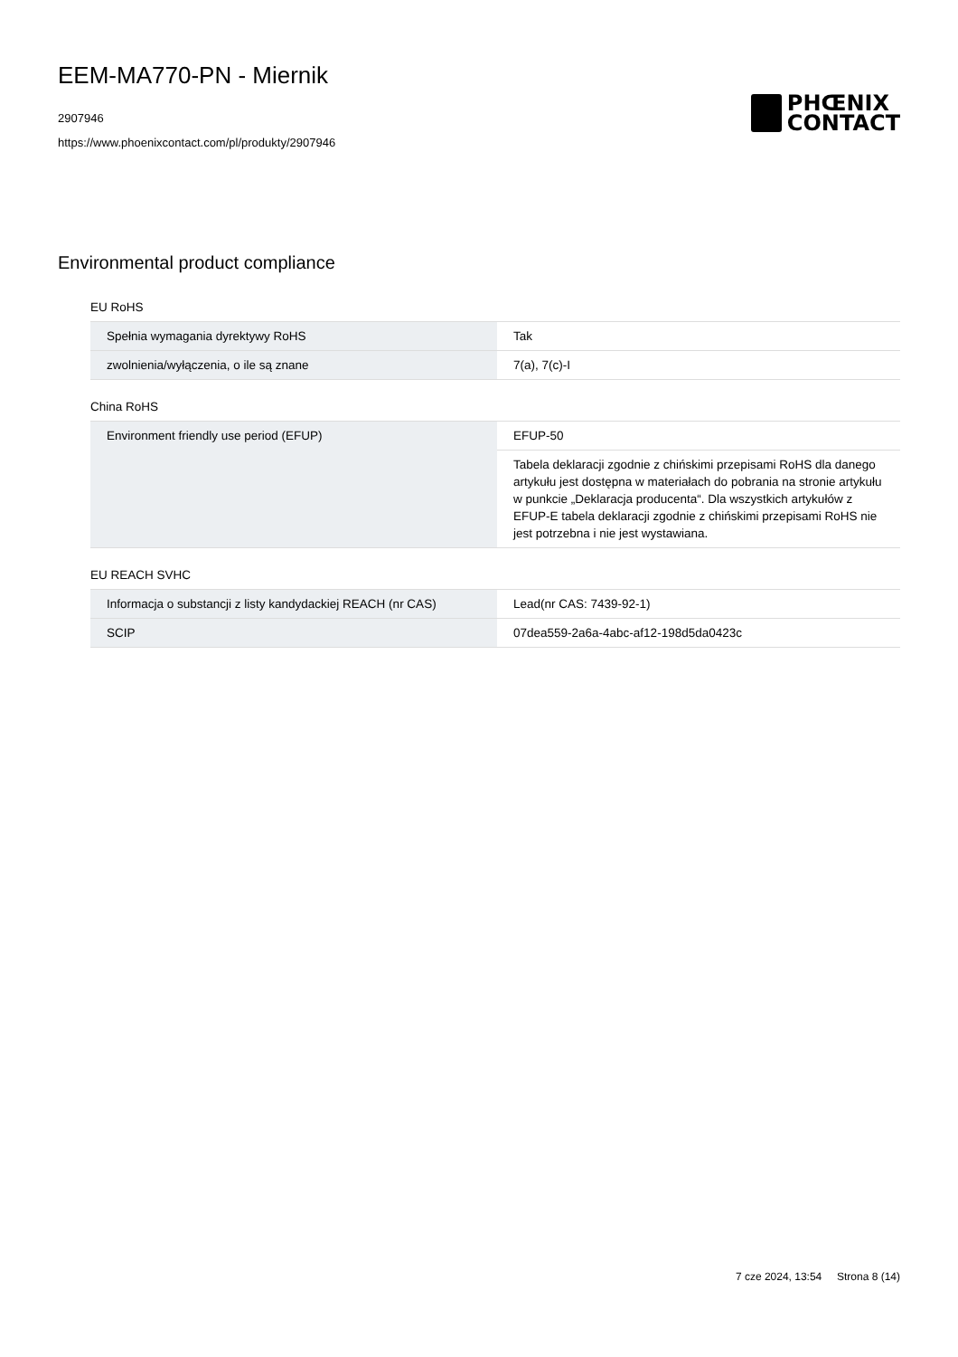EEM-MA770-PN - Miernik
2907946
https://www.phoenixcontact.com/pl/produkty/2907946
PHŒNIX
CONTACT
Environmental product compliance
EU RoHS
| Spełnia wymagania dyrektywy RoHS | Tak |
| zwolnienia/wyłączenia, o ile są znane | 7(a), 7(c)-I |
China RoHS
| Environment friendly use period (EFUP) | EFUP-50 |
| | Tabela deklaracji zgodnie z chińskimi przepisami RoHS dla danego artykułu jest dostępna w materiałach do pobrania na stronie artykułu w punkcie „Deklaracja producenta“. Dla wszystkich artykułów z EFUP-E tabela deklaracji zgodnie z chińskimi przepisami RoHS nie jest potrzebna i nie jest wystawiana. |
EU REACH SVHC
| Informacja o substancji z listy kandydackiej REACH (nr CAS) | Lead(nr CAS: 7439-92-1) |
| SCIP | 07dea559-2a6a-4abc-af12-198d5da0423c |
7 cze 2024, 13:54 Strona 8 (14)